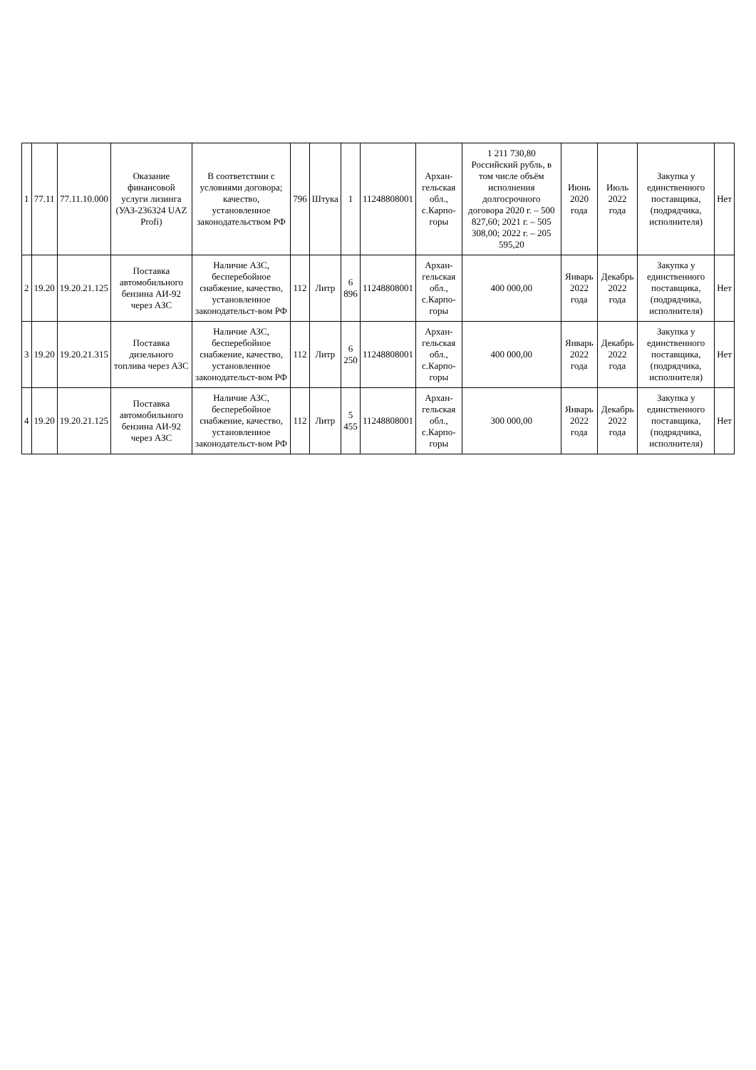| 1 | 77.11 | 77.11.10.000 | Оказание финансовой услуги лизинга (УАЗ-236324 UAZ Profi) | В соответствии с условиями договора; качество, установленное законодательством РФ | 796 | Штука | 1 | 11248808001 | Архан-гельская обл., с.Карпо-горы | 1 211 730,80 Российский рубль, в том числе объём исполнения долгосрочного договора 2020 г. – 500 827,60; 2021 г. – 505 308,00; 2022 г. – 205 595,20 | Июнь 2020 года | Июль 2022 года | Закупка у единственного поставщика, (подрядчика, исполнителя) | Нет |
| 2 | 19.20 | 19.20.21.125 | Поставка автомобильного бензина АИ-92 через АЗС | Наличие АЗС, бесперебойное снабжение, качество, установленное законодательст-вом РФ | 112 | Литр | 6 896 | 11248808001 | Архан-гельская обл., с.Карпо-горы | 400 000,00 | Январь 2022 года | Декабрь 2022 года | Закупка у единственного поставщика, (подрядчика, исполнителя) | Нет |
| 3 | 19.20 | 19.20.21.315 | Поставка дизельного топлива через АЗС | Наличие АЗС, бесперебойное снабжение, качество, установленное законодательст-вом РФ | 112 | Литр | 6 250 | 11248808001 | Архан-гельская обл., с.Карпо-горы | 400 000,00 | Январь 2022 года | Декабрь 2022 года | Закупка у единственного поставщика, (подрядчика, исполнителя) | Нет |
| 4 | 19.20 | 19.20.21.125 | Поставка автомобильного бензина АИ-92 через АЗС | Наличие АЗС, бесперебойное снабжение, качество, установленное законодательст-вом РФ | 112 | Литр | 5 455 | 11248808001 | Архан-гельская обл., с.Карпо-горы | 300 000,00 | Январь 2022 года | Декабрь 2022 года | Закупка у единственного поставщика, (подрядчика, исполнителя) | Нет |